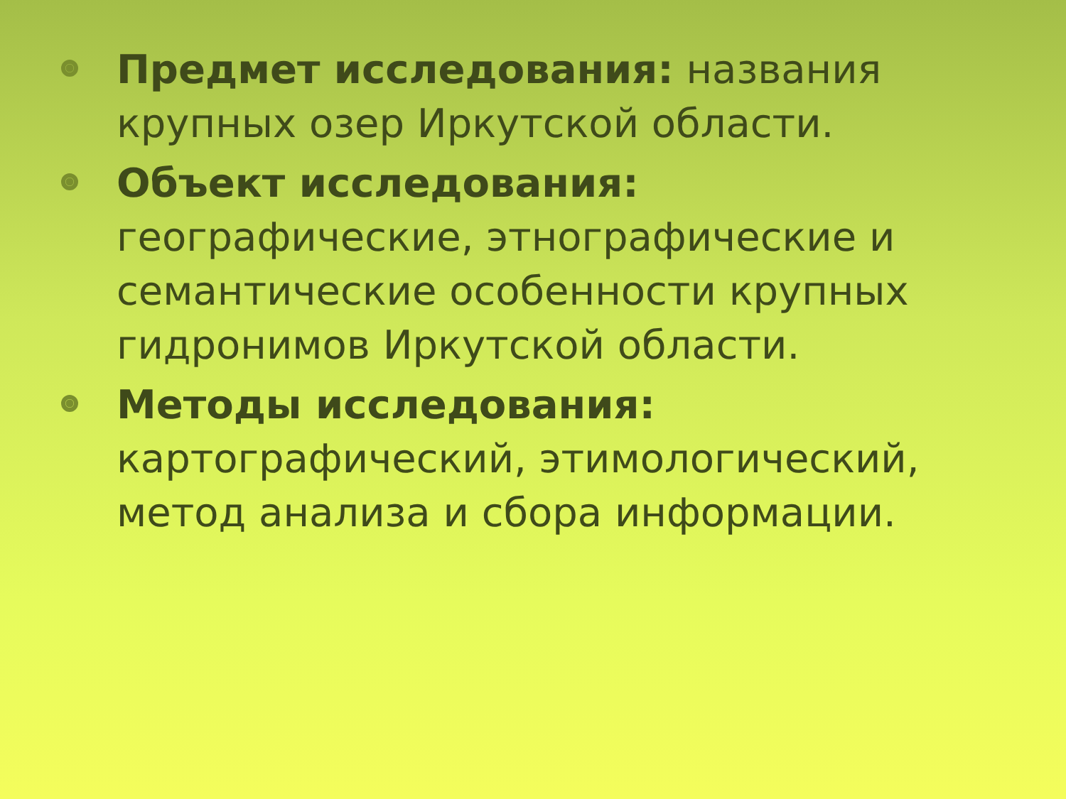Предмет исследования: названия крупных озер Иркутской области.
Объект исследования: географические, этнографические и семантические особенности крупных гидронимов Иркутской области.
Методы исследования: картографический, этимологический, метод анализа и сбора информации.